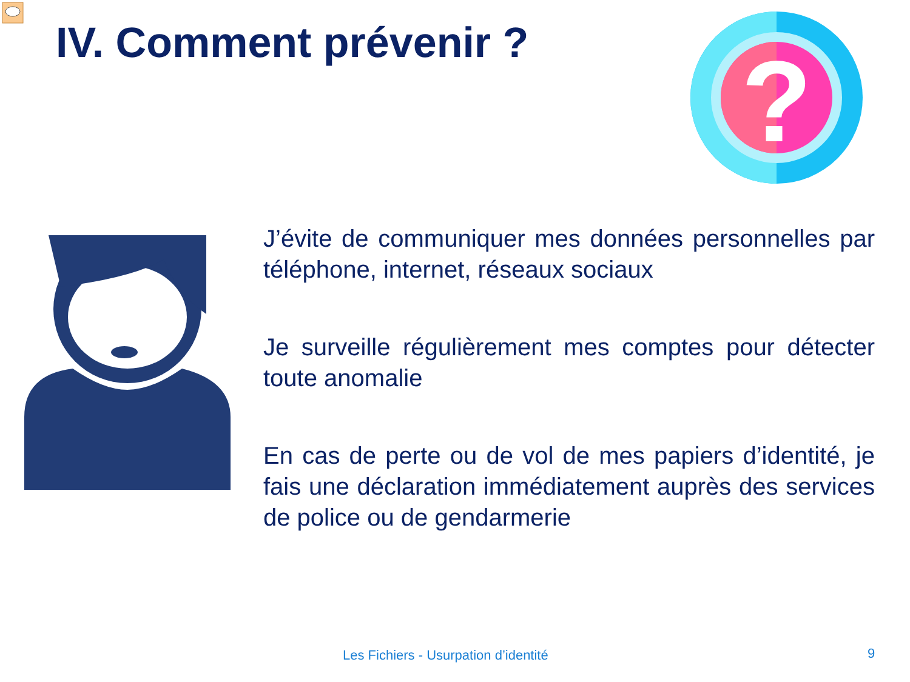IV. Comment prévenir ?
?
J’évite de communiquer mes données personnelles par téléphone, internet, réseaux sociaux
Je surveille régulièrement mes comptes pour détecter toute anomalie
En cas de perte ou de vol de mes papiers d’identité, je fais une déclaration immédiatement auprès des services de police ou de gendarmerie
Les Fichiers - Usurpation d’identité
9